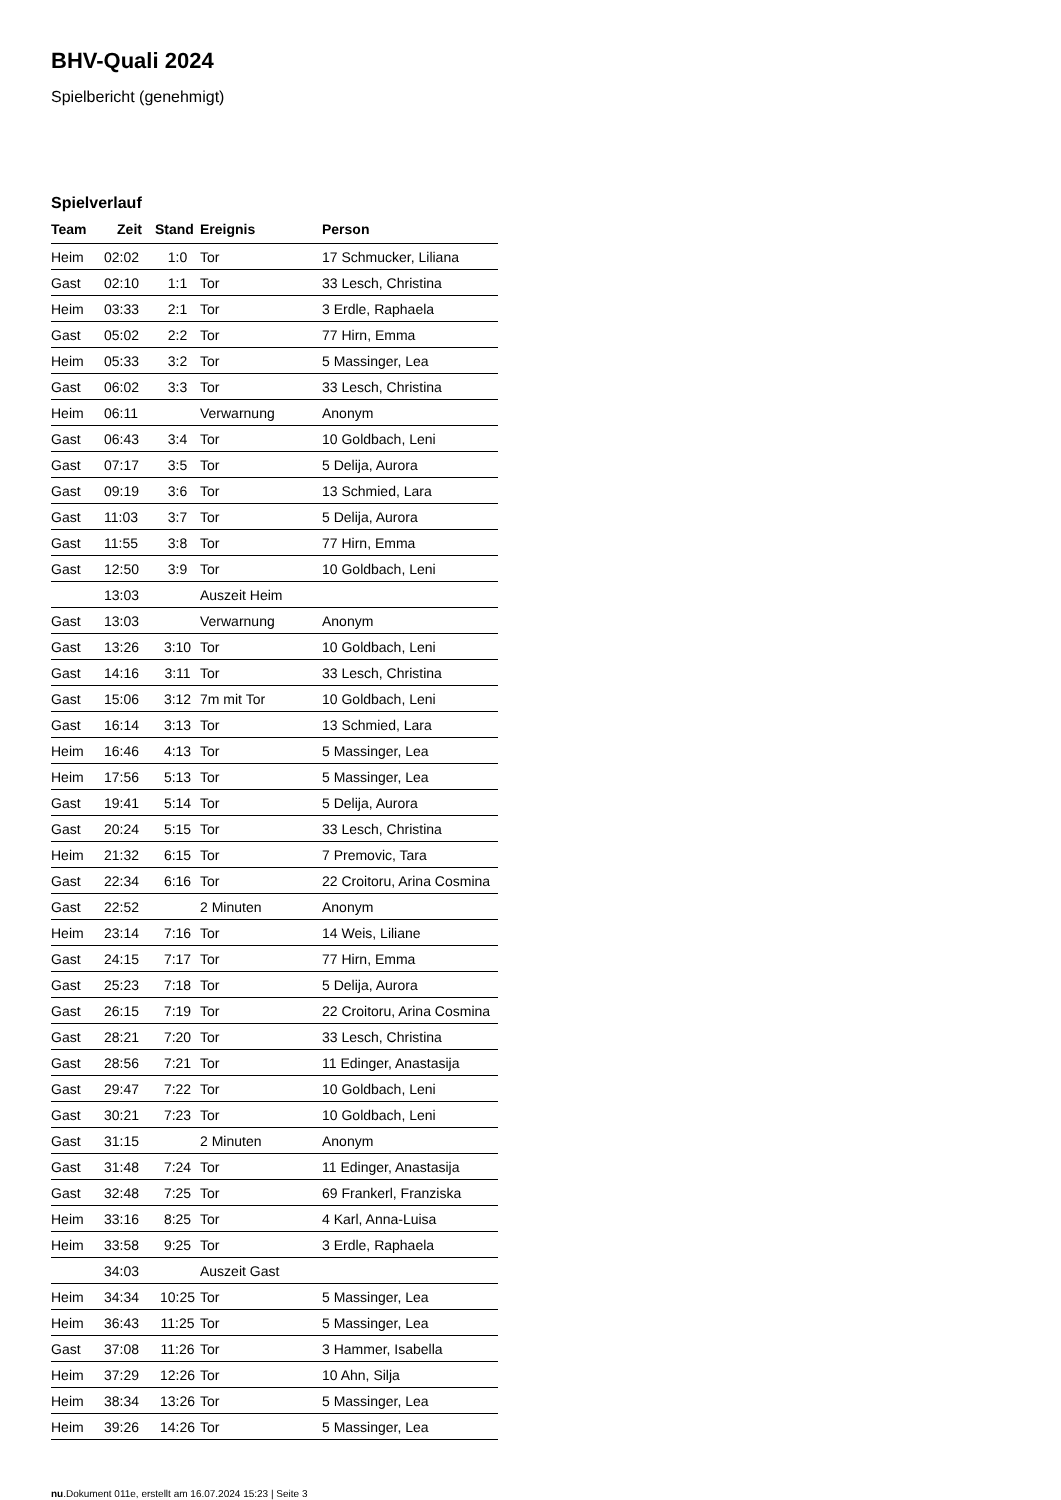BHV-Quali 2024
Spielbericht (genehmigt)
Spielverlauf
| Team | Zeit | Stand | Ereignis | Person |
| --- | --- | --- | --- | --- |
| Heim | 02:02 | 1:0 | Tor | 17 Schmucker, Liliana |
| Gast | 02:10 | 1:1 | Tor | 33 Lesch, Christina |
| Heim | 03:33 | 2:1 | Tor | 3 Erdle, Raphaela |
| Gast | 05:02 | 2:2 | Tor | 77 Hirn, Emma |
| Heim | 05:33 | 3:2 | Tor | 5 Massinger, Lea |
| Gast | 06:02 | 3:3 | Tor | 33 Lesch, Christina |
| Heim | 06:11 | | Verwarnung | Anonym |
| Gast | 06:43 | 3:4 | Tor | 10 Goldbach, Leni |
| Gast | 07:17 | 3:5 | Tor | 5 Delija, Aurora |
| Gast | 09:19 | 3:6 | Tor | 13 Schmied, Lara |
| Gast | 11:03 | 3:7 | Tor | 5 Delija, Aurora |
| Gast | 11:55 | 3:8 | Tor | 77 Hirn, Emma |
| Gast | 12:50 | 3:9 | Tor | 10 Goldbach, Leni |
| | 13:03 | | Auszeit Heim | |
| Gast | 13:03 | | Verwarnung | Anonym |
| Gast | 13:26 | 3:10 | Tor | 10 Goldbach, Leni |
| Gast | 14:16 | 3:11 | Tor | 33 Lesch, Christina |
| Gast | 15:06 | 3:12 | 7m mit Tor | 10 Goldbach, Leni |
| Gast | 16:14 | 3:13 | Tor | 13 Schmied, Lara |
| Heim | 16:46 | 4:13 | Tor | 5 Massinger, Lea |
| Heim | 17:56 | 5:13 | Tor | 5 Massinger, Lea |
| Gast | 19:41 | 5:14 | Tor | 5 Delija, Aurora |
| Gast | 20:24 | 5:15 | Tor | 33 Lesch, Christina |
| Heim | 21:32 | 6:15 | Tor | 7 Premovic, Tara |
| Gast | 22:34 | 6:16 | Tor | 22 Croitoru, Arina Cosmina |
| Gast | 22:52 | | 2 Minuten | Anonym |
| Heim | 23:14 | 7:16 | Tor | 14 Weis, Liliane |
| Gast | 24:15 | 7:17 | Tor | 77 Hirn, Emma |
| Gast | 25:23 | 7:18 | Tor | 5 Delija, Aurora |
| Gast | 26:15 | 7:19 | Tor | 22 Croitoru, Arina Cosmina |
| Gast | 28:21 | 7:20 | Tor | 33 Lesch, Christina |
| Gast | 28:56 | 7:21 | Tor | 11 Edinger, Anastasija |
| Gast | 29:47 | 7:22 | Tor | 10 Goldbach, Leni |
| Gast | 30:21 | 7:23 | Tor | 10 Goldbach, Leni |
| Gast | 31:15 | | 2 Minuten | Anonym |
| Gast | 31:48 | 7:24 | Tor | 11 Edinger, Anastasija |
| Gast | 32:48 | 7:25 | Tor | 69 Frankerl, Franziska |
| Heim | 33:16 | 8:25 | Tor | 4 Karl, Anna-Luisa |
| Heim | 33:58 | 9:25 | Tor | 3 Erdle, Raphaela |
| | 34:03 | | Auszeit Gast | |
| Heim | 34:34 | 10:25 | Tor | 5 Massinger, Lea |
| Heim | 36:43 | 11:25 | Tor | 5 Massinger, Lea |
| Gast | 37:08 | 11:26 | Tor | 3 Hammer, Isabella |
| Heim | 37:29 | 12:26 | Tor | 10 Ahn, Silja |
| Heim | 38:34 | 13:26 | Tor | 5 Massinger, Lea |
| Heim | 39:26 | 14:26 | Tor | 5 Massinger, Lea |
nu.Dokument 011e, erstellt am 16.07.2024 15:23 | Seite 3